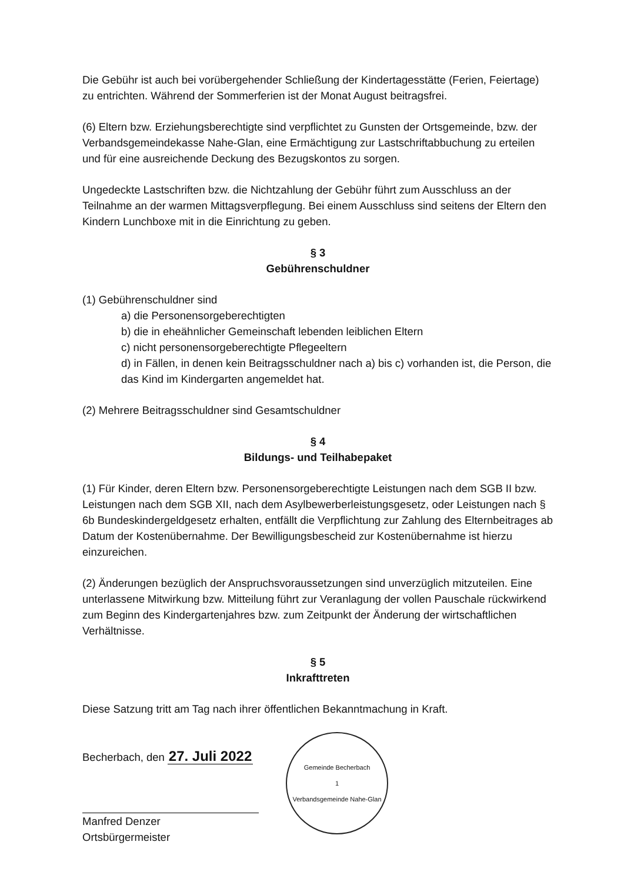Die Gebühr ist auch bei vorübergehender Schließung der Kindertagesstätte (Ferien, Feiertage) zu entrichten. Während der Sommerferien ist der Monat August beitragsfrei.
(6) Eltern bzw. Erziehungsberechtigte sind verpflichtet zu Gunsten der Ortsgemeinde, bzw. der Verbandsgemeindekasse Nahe-Glan, eine Ermächtigung zur Lastschriftabbuchung zu erteilen und für eine ausreichende Deckung des Bezugskontos zu sorgen.
Ungedeckte Lastschriften bzw. die Nichtzahlung der Gebühr führt zum Ausschluss an der Teilnahme an der warmen Mittagsverpflegung. Bei einem Ausschluss sind seitens der Eltern den Kindern Lunchboxe mit in die Einrichtung zu geben.
§ 3
Gebührenschuldner
(1) Gebührenschuldner sind
a) die Personensorgeberechtigten
b) die in eheähnlicher Gemeinschaft lebenden leiblichen Eltern
c) nicht personensorgeberechtigte Pflegeeltern
d) in Fällen, in denen kein Beitragsschuldner nach a) bis c) vorhanden ist, die Person, die das Kind im Kindergarten angemeldet hat.
(2) Mehrere Beitragsschuldner sind Gesamtschuldner
§ 4
Bildungs- und Teilhabepaket
(1) Für Kinder, deren Eltern bzw. Personensorgeberechtigte Leistungen nach dem SGB II bzw. Leistungen nach dem SGB XII, nach dem Asylbewerberleistungsgesetz, oder Leistungen nach § 6b Bundeskindergeldgesetz erhalten, entfällt die Verpflichtung zur Zahlung des Elternbeitrages ab Datum der Kostenübernahme. Der Bewilligungsbescheid zur Kostenübernahme ist hierzu einzureichen.
(2) Änderungen bezüglich der Anspruchsvoraussetzungen sind unverzüglich mitzuteilen. Eine unterlassene Mitwirkung bzw. Mitteilung führt zur Veranlagung der vollen Pauschale rückwirkend zum Beginn des Kindergartenjahres bzw. zum Zeitpunkt der Änderung der wirtschaftlichen Verhältnisse.
§ 5
Inkrafttreten
Diese Satzung tritt am Tag nach ihrer öffentlichen Bekanntmachung in Kraft.
Becherbach, den 27. Juli 2022
Manfred Denzer
Ortsbürgermeister
Gemeinde Becherbach
1
Verbandsgemeinde Nahe-Glan